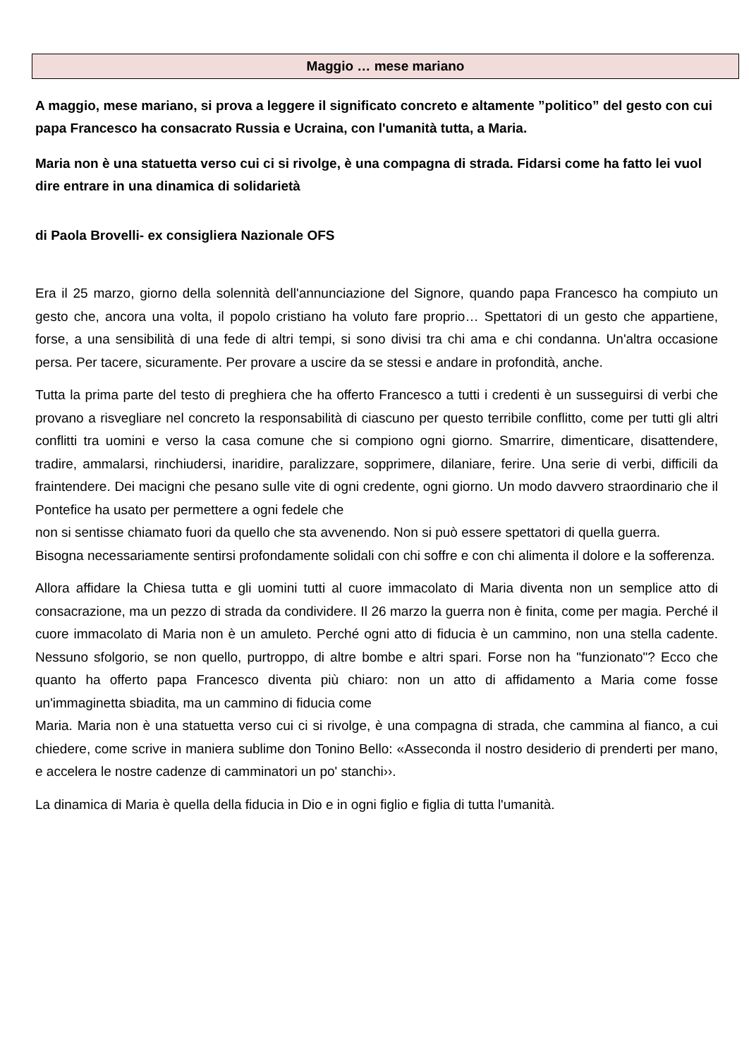Maggio … mese mariano
A maggio, mese mariano, si prova a leggere il significato concreto e altamente ”politico” del gesto con cui papa Francesco ha consacrato Russia e Ucraina, con l'umanità tutta, a Maria.
Maria non è una statuetta verso cui ci si rivolge, è una compagna di strada. Fidarsi come ha fatto lei vuol dire entrare in una dinamica di solidarietà
di Paola Brovelli- ex consigliera Nazionale OFS
Era il 25 marzo, giorno della solennità dell'annunciazione del Signore, quando papa Francesco ha compiuto un gesto che, ancora una volta, il popolo cristiano ha voluto fare proprio… Spettatori di un gesto che appartiene, forse, a una sensibilità di una fede di altri tempi, si sono divisi tra chi ama e chi condanna. Un'altra occasione persa. Per tacere, sicuramente. Per provare a uscire da se stessi e andare in profondità, anche.
Tutta la prima parte del testo di preghiera che ha offerto Francesco a tutti i credenti è un susseguirsi di verbi che provano a risvegliare nel concreto la responsabilità di ciascuno per questo terribile conflitto, come per tutti gli altri conflitti tra uomini e verso la casa comune che si compiono ogni giorno. Smarrire, dimenticare, disattendere, tradire, ammalarsi, rinchiudersi, inaridire, paralizzare, sopprimere, dilaniare, ferire. Una serie di verbi, difficili da fraintendere. Dei macigni che pesano sulle vite di ogni credente, ogni giorno. Un modo davvero straordinario che il Pontefice ha usato per permettere a ogni fedele che
non si sentisse chiamato fuori da quello che sta avvenendo. Non si può essere spettatori di quella guerra.
Bisogna necessariamente sentirsi profondamente solidali con chi soffre e con chi alimenta il dolore e la sofferenza.
Allora affidare la Chiesa tutta e gli uomini tutti al cuore immacolato di Maria diventa non un semplice atto di consacrazione, ma un pezzo di strada da condividere. Il 26 marzo la guerra non è finita, come per magia. Perché il cuore immacolato di Maria non è un amuleto. Perché ogni atto di fiducia è un cammino, non una stella cadente. Nessuno sfolgorio, se non quello, purtroppo, di altre bombe e altri spari. Forse non ha "funzionato"? Ecco che quanto ha offerto papa Francesco diventa più chiaro: non un atto di affidamento a Maria come fosse un'immaginetta sbiadita, ma un cammino di fiducia come
Maria. Maria non è una statuetta verso cui ci si rivolge, è una compagna di strada, che cammina al fianco, a cui chiedere, come scrive in maniera sublime don Tonino Bello: «Asseconda il nostro desiderio di prenderti per mano, e accelera le nostre cadenze di camminatori un po' stanchi››.
La dinamica di Maria è quella della fiducia in Dio e in ogni figlio e figlia di tutta l'umanità.